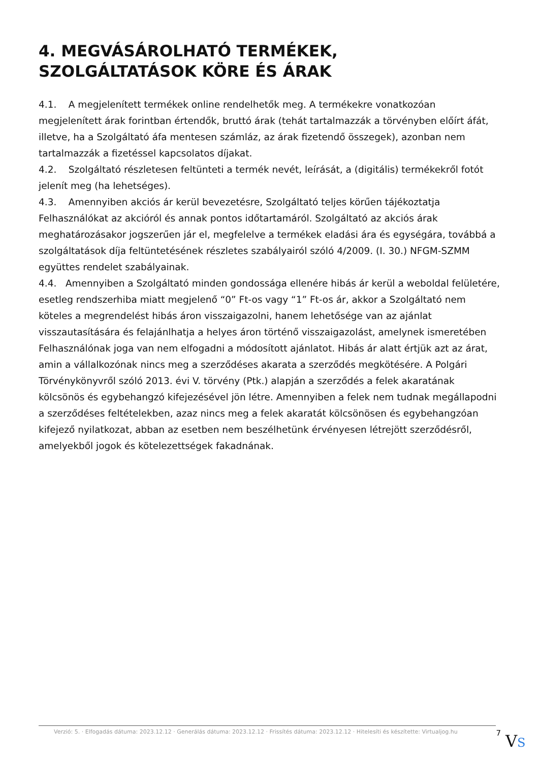4. MEGVÁSÁROLHATÓ TERMÉKEK, SZOLGÁLTATÁSOK KÖRE ÉS ÁRAK
4.1. A megjelenített termékek online rendelhetők meg. A termékekre vonatkozóan megjelenített árak forintban értendők, bruttó árak (tehát tartalmazzák a törvényben előírt áfát, illetve, ha a Szolgáltató áfa mentesen számláz, az árak fizetendő összegek), azonban nem tartalmazzák a fizetéssel kapcsolatos díjakat.
4.2. Szolgáltató részletesen feltünteti a termék nevét, leírását, a (digitális) termékekről fotót jelenít meg (ha lehetséges).
4.3. Amennyiben akciós ár kerül bevezetésre, Szolgáltató teljes körűen tájékoztatja Felhasználókat az akcióról és annak pontos időtartamáról. Szolgáltató az akciós árak meghatározásakor jogszerűen jár el, megfelelve a termékek eladási ára és egységára, továbbá a szolgáltatások díja feltüntetésének részletes szabályairól szóló 4/2009. (I. 30.) NFGM-SZMM együttes rendelet szabályainak.
4.4. Amennyiben a Szolgáltató minden gondossága ellenére hibás ár kerül a weboldal felületére, esetleg rendszerhiba miatt megjelenő “0” Ft-os vagy “1” Ft-os ár, akkor a Szolgáltató nem köteles a megrendelést hibás áron visszaigazolni, hanem lehetősége van az ajánlat visszautasítására és felajánlhatja a helyes áron történő visszaigazolást, amelynek ismeretében Felhasználónak joga van nem elfogadni a módosított ajánlatot. Hibás ár alatt értjük azt az árat, amin a vállalkozónak nincs meg a szerződéses akarata a szerződés megkötésére. A Polgári Törvénykönyvről szóló 2013. évi V. törvény (Ptk.) alapján a szerződés a felek akaratának kölcsönös és egybehangzó kifejezésével jön létre. Amennyiben a felek nem tudnak megállapodni a szerződéses feltételekben, azaz nincs meg a felek akaratát kölcsönösen és egybehangzóan kifejező nyilatkozat, abban az esetben nem beszélhetünk érvényesen létrejött szerződésről, amelyekből jogok és kötelezettségek fakadnának.
Verzió: 5. · Elfogadás dátuma: 2023.12.12 · Generálás dátuma: 2023.12.12 · Frissítés dátuma: 2023.12.12 · Hitelesíti és készítette: Virtualjog.hu 7
VS